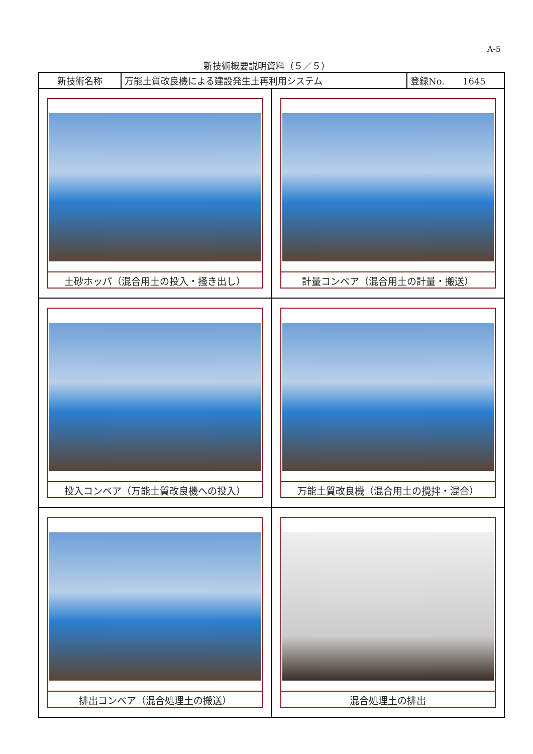A-5
新技術概要説明資料（５／５）
| 新技術名称 | 万能土質改良機による建設発生土再利用システム | 登録No. 1645 |
| 土砂ホッパ（混合用土の投入・掻き出し） | 計量コンベア（混合用土の計量・搬送） |
| 投入コンベア（万能土質改良機への投入） | 万能土質改良機（混合用土の攪拌・混合） |
| 排出コンベア（混合処理土の搬送） | 混合処理土の排出 |